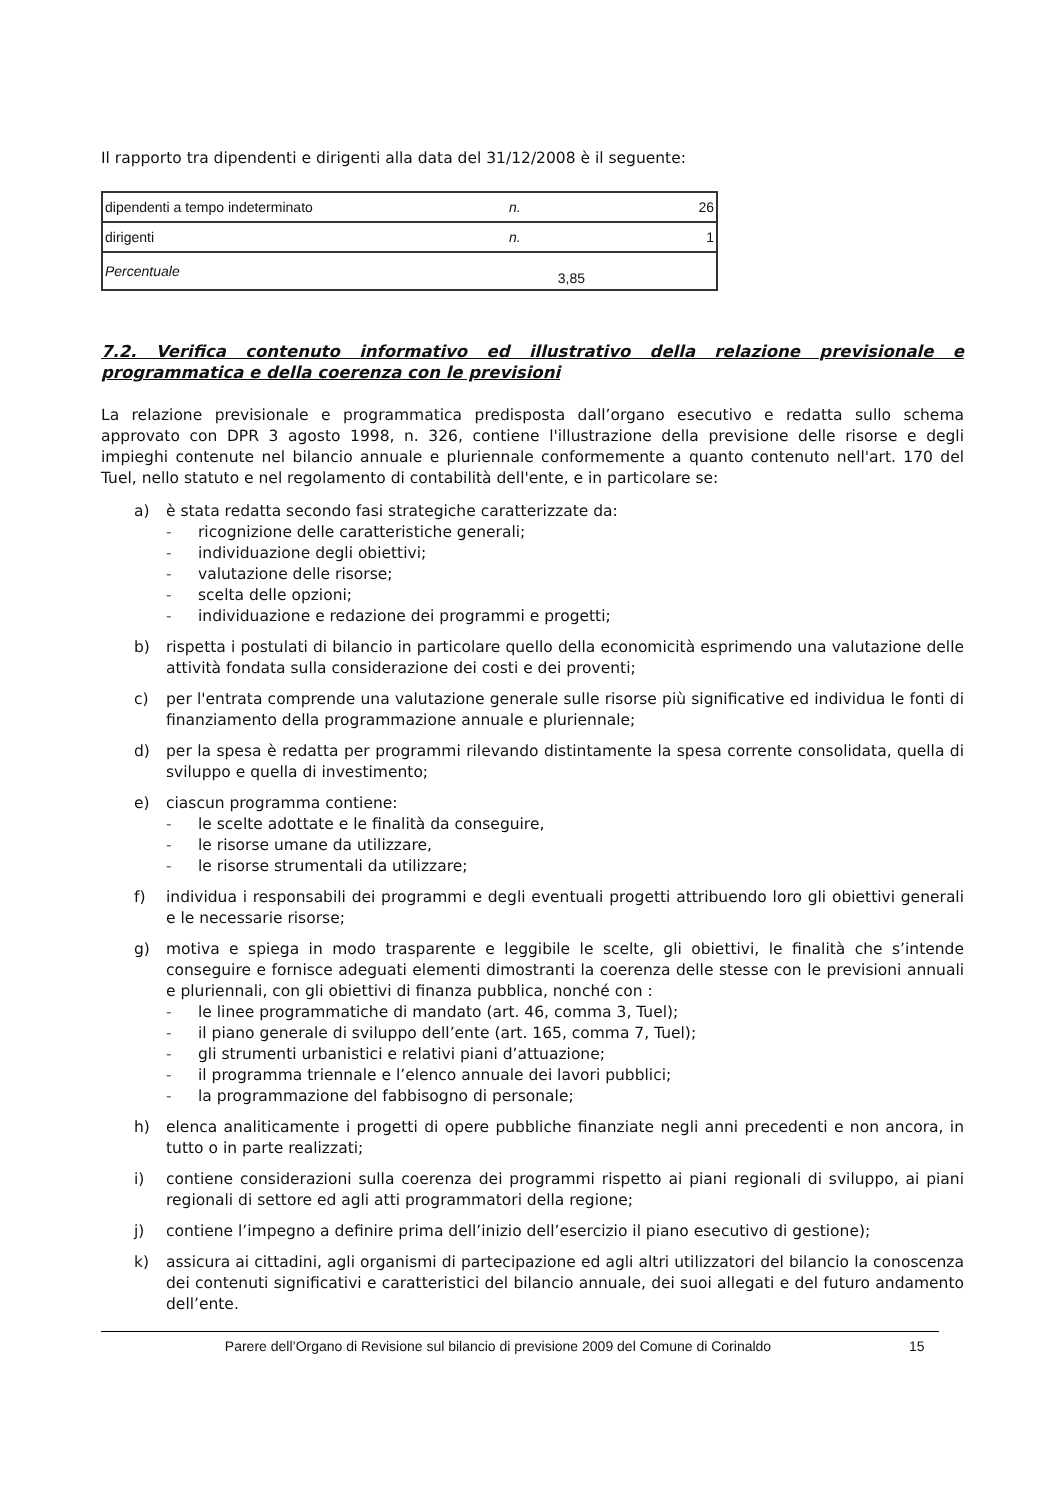Il rapporto tra dipendenti e dirigenti alla data del 31/12/2008 è il seguente:
| dipendenti a tempo indeterminato | n. | | 26 |
| dirigenti | n. | | 1 |
| Percentuale | | 3,85 | |
7.2. Verifica contenuto informativo ed illustrativo della relazione previsionale e programmatica e della coerenza con le previsioni
La relazione previsionale e programmatica predisposta dall’organo esecutivo e redatta sullo schema approvato con DPR 3 agosto 1998, n. 326, contiene l'illustrazione della previsione delle risorse e degli impieghi contenute nel bilancio annuale e pluriennale conformemente a quanto contenuto nell'art. 170 del Tuel, nello statuto e nel regolamento di contabilità dell'ente, e in particolare se:
a) è stata redatta secondo fasi strategiche caratterizzate da:
- ricognizione delle caratteristiche generali;
- individuazione degli obiettivi;
- valutazione delle risorse;
- scelta delle opzioni;
- individuazione e redazione dei programmi e progetti;
b) rispetta i postulati di bilancio in particolare quello della economicità esprimendo una valutazione delle attività fondata sulla considerazione dei costi e dei proventi;
c) per l'entrata comprende una valutazione generale sulle risorse più significative ed individua le fonti di finanziamento della programmazione annuale e pluriennale;
d) per la spesa è redatta per programmi rilevando distintamente la spesa corrente consolidata, quella di sviluppo e quella di investimento;
e) ciascun programma contiene:
- le scelte adottate e le finalità da conseguire,
- le risorse umane da utilizzare,
- le risorse strumentali da utilizzare;
f) individua i responsabili dei programmi e degli eventuali progetti attribuendo loro gli obiettivi generali e le necessarie risorse;
g) motiva e spiega in modo trasparente e leggibile le scelte, gli obiettivi, le finalità che s’intende conseguire e fornisce adeguati elementi dimostranti la coerenza delle stesse con le previsioni annuali e pluriennali, con gli obiettivi di finanza pubblica, nonché con :
- le linee programmatiche di mandato (art. 46, comma 3, Tuel);
- il piano generale di sviluppo dell’ente (art. 165, comma 7, Tuel);
- gli strumenti urbanistici e relativi piani d’attuazione;
- il programma triennale e l’elenco annuale dei lavori pubblici;
- la programmazione del fabbisogno di personale;
h) elenca analiticamente i progetti di opere pubbliche finanziate negli anni precedenti e non ancora, in tutto o in parte realizzati;
i) contiene considerazioni sulla coerenza dei programmi rispetto ai piani regionali di sviluppo, ai piani regionali di settore ed agli atti programmatori della regione;
j) contiene l’impegno a definire prima dell’inizio dell’esercizio il piano esecutivo di gestione);
k) assicura ai cittadini, agli organismi di partecipazione ed agli altri utilizzatori del bilancio la conoscenza dei contenuti significativi e caratteristici del bilancio annuale, dei suoi allegati e del futuro andamento dell’ente.
Parere dell’Organo di Revisione sul bilancio di previsione 2009 del Comune di Corinaldo 15